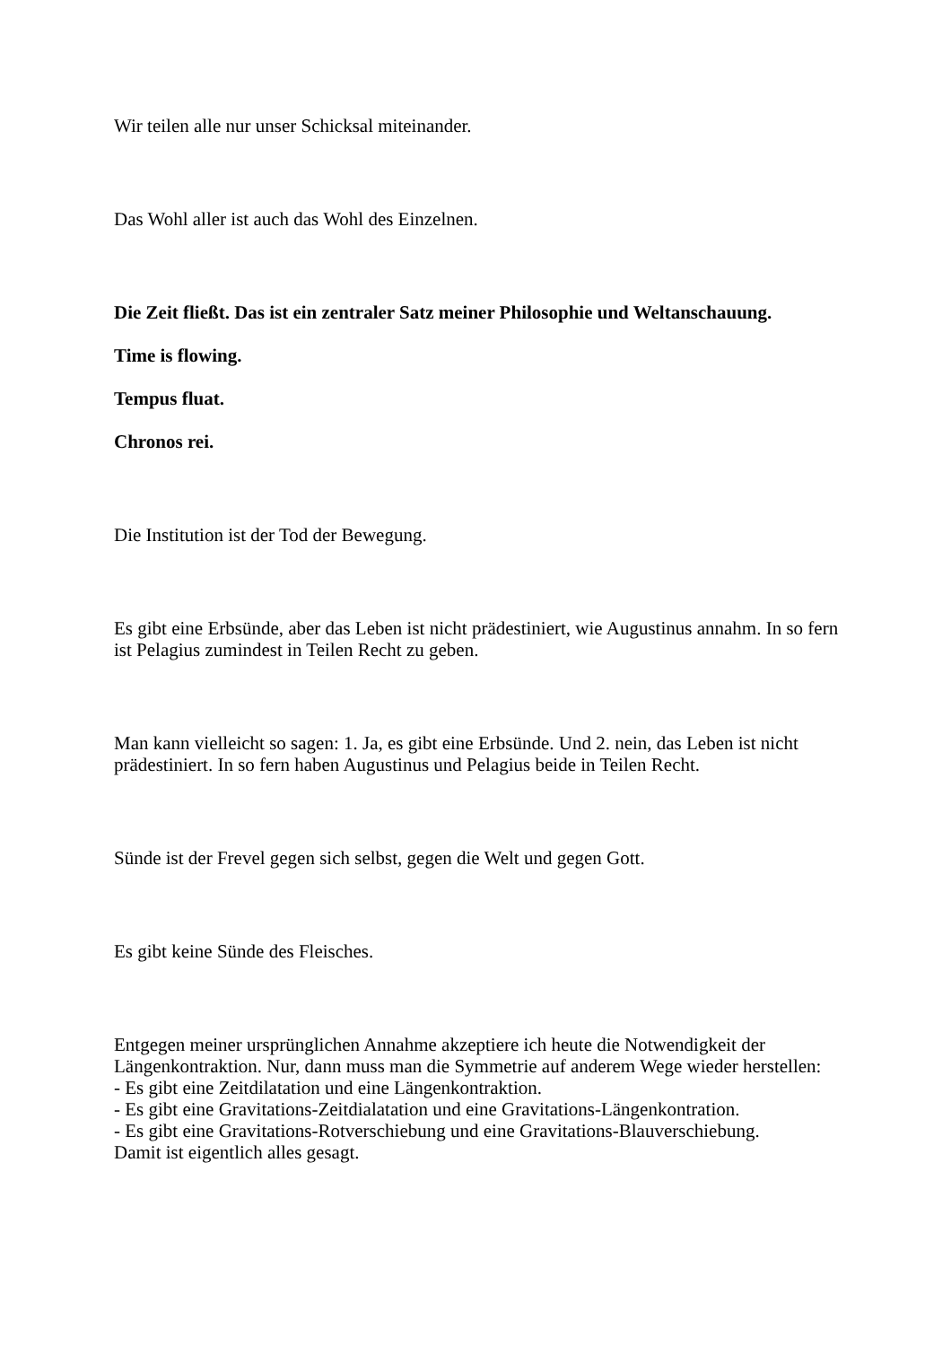Wir teilen alle nur unser Schicksal miteinander.
Das Wohl aller ist auch das Wohl des Einzelnen.
Die Zeit fließt. Das ist ein zentraler Satz meiner Philosophie und Weltanschauung.
Time is flowing.
Tempus fluat.
Chronos rei.
Die Institution ist der Tod der Bewegung.
Es gibt eine Erbsünde, aber das Leben ist nicht prädestiniert, wie Augustinus annahm. In so fern ist Pelagius zumindest in Teilen Recht zu geben.
Man kann vielleicht so sagen: 1. Ja, es gibt eine Erbsünde. Und 2. nein, das Leben ist nicht prädestiniert. In so fern haben Augustinus und Pelagius beide in Teilen Recht.
Sünde ist der Frevel gegen sich selbst, gegen die Welt und gegen Gott.
Es gibt keine Sünde des Fleisches.
Entgegen meiner ursprünglichen Annahme akzeptiere ich heute die Notwendigkeit der Längenkontraktion. Nur, dann muss man die Symmetrie auf anderem Wege wieder herstellen:
- Es gibt eine Zeitdilatation und eine Längenkontraktion.
- Es gibt eine Gravitations-Zeitdialatation und eine Gravitations-Längenkontration.
- Es gibt eine Gravitations-Rotverschiebung und eine Gravitations-Blauverschiebung.
Damit ist eigentlich alles gesagt.